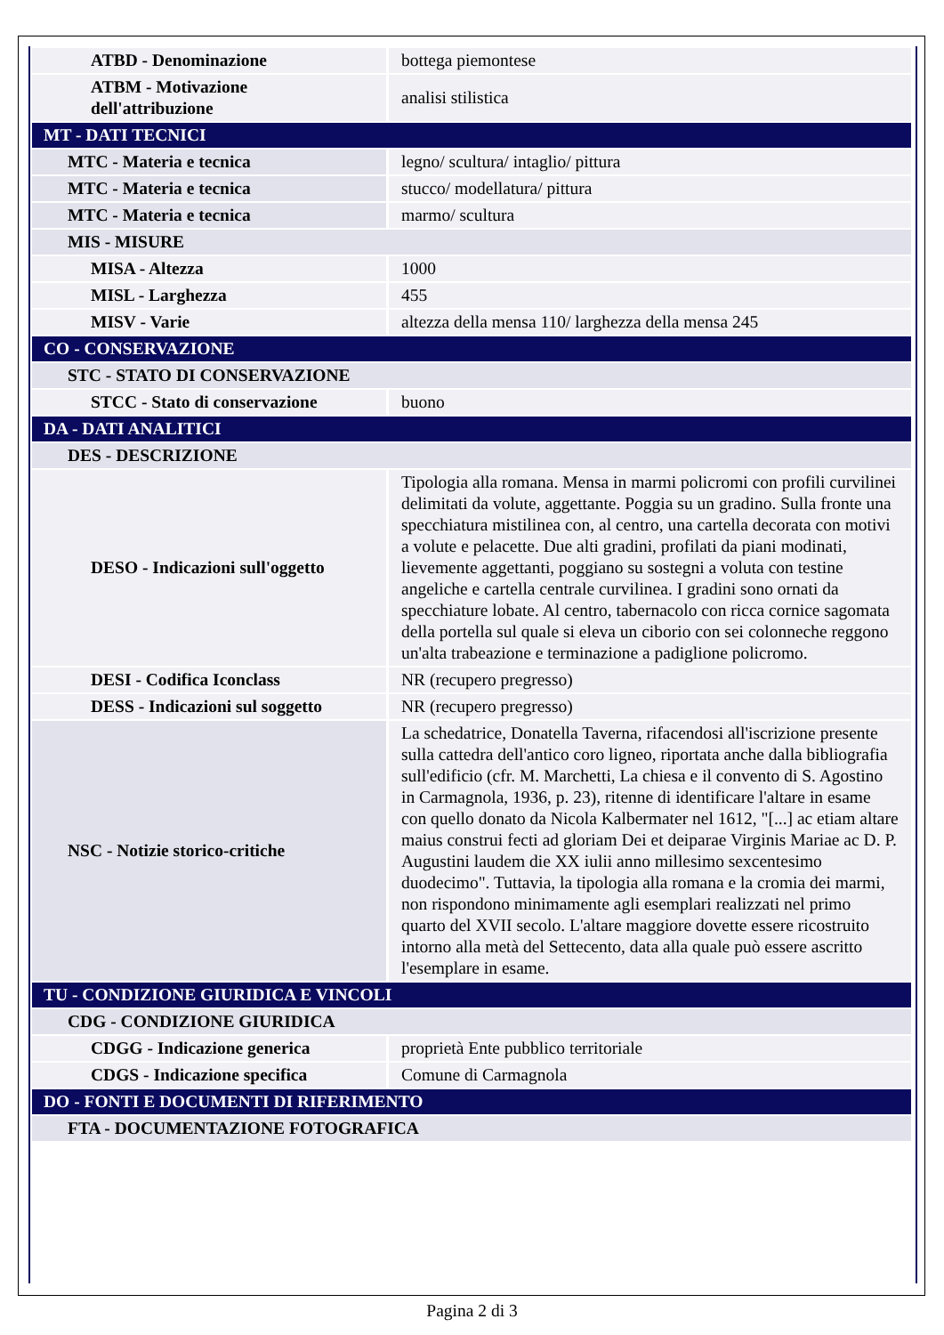| ATBD - Denominazione | bottega piemontese |
| ATBM - Motivazione dell'attribuzione | analisi stilistica |
| MT - DATI TECNICI | |
| MTC - Materia e tecnica | legno/ scultura/ intaglio/ pittura |
| MTC - Materia e tecnica | stucco/ modellatura/ pittura |
| MTC - Materia e tecnica | marmo/ scultura |
| MIS - MISURE | |
| MISA - Altezza | 1000 |
| MISL - Larghezza | 455 |
| MISV - Varie | altezza della mensa 110/ larghezza della mensa 245 |
| CO - CONSERVAZIONE | |
| STC - STATO DI CONSERVAZIONE | |
| STCC - Stato di conservazione | buono |
| DA - DATI ANALITICI | |
| DES - DESCRIZIONE | |
| DESO - Indicazioni sull'oggetto | Tipologia alla romana. Mensa in marmi policromi con profili curvilinei delimitati da volute, aggettante. Poggia su un gradino. Sulla fronte una specchiatura mistilinea con, al centro, una cartella decorata con motivi a volute e pelacette. Due alti gradini, profilati da piani modinati, lievemente aggettanti, poggiano su sostegni a voluta con testine angeliche e cartella centrale curvilinea. I gradini sono ornati da specchiature lobate. Al centro, tabernacolo con ricca cornice sagomata della portella sul quale si eleva un ciborio con sei colonneche reggono un'alta trabeazione e terminazione a padiglione policromo. |
| DESI - Codifica Iconclass | NR (recupero pregresso) |
| DESS - Indicazioni sul soggetto | NR (recupero pregresso) |
| NSC - Notizie storico-critiche | La schedatrice, Donatella Taverna, rifacendosi all'iscrizione presente sulla cattedra dell'antico coro ligneo, riportata anche dalla bibliografia sull'edificio (cfr. M. Marchetti, La chiesa e il convento di S. Agostino in Carmagnola, 1936, p. 23), ritenne di identificare l'altare in esame con quello donato da Nicola Kalbermater nel 1612, "[...] ac etiam altare maius construi fecti ad gloriam Dei et deiparae Virginis Mariae ac D. P. Augustini laudem die XX iulii anno millesimo sexcentesimo duodecimo". Tuttavia, la tipologia alla romana e la cromia dei marmi, non rispondono minimamente agli esemplari realizzati nel primo quarto del XVII secolo. L'altare maggiore dovette essere ricostruito intorno alla metà del Settecento, data alla quale può essere ascritto l'esemplare in esame. |
| TU - CONDIZIONE GIURIDICA E VINCOLI | |
| CDG - CONDIZIONE GIURIDICA | |
| CDGG - Indicazione generica | proprietà Ente pubblico territoriale |
| CDGS - Indicazione specifica | Comune di Carmagnola |
| DO - FONTI E DOCUMENTI DI RIFERIMENTO | |
| FTA - DOCUMENTAZIONE FOTOGRAFICA | |
Pagina 2 di 3